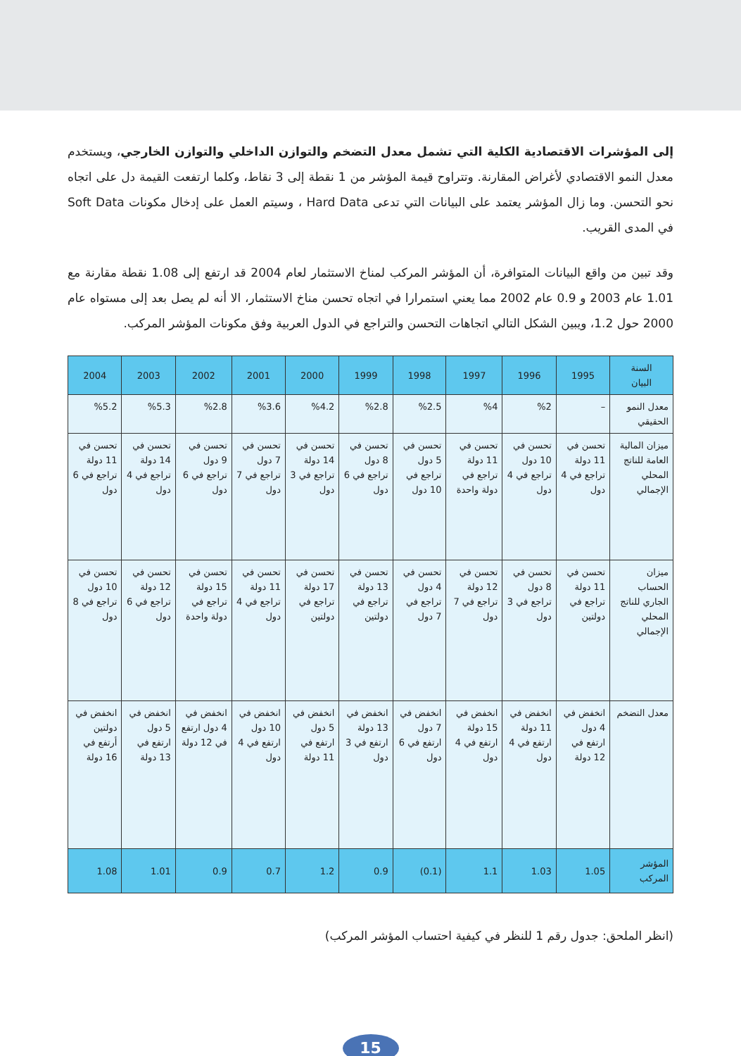إلى المؤشرات الاقتصادية الكلية التي تشمل معدل التضخم والتوازن الداخلي والتوازن الخارجي، ويستخدم معدل النمو الاقتصادي لأغراض المقارنة. وتتراوح قيمة المؤشر من 1 نقطة إلى 3 نقاط، وكلما ارتفعت القيمة دل على اتجاه نحو التحسن. وما زال المؤشر يعتمد على البيانات التي تدعى Hard Data ، وسيتم العمل على إدخال مكونات Soft Data في المدى القريب.
وقد تبين من واقع البيانات المتوافرة، أن المؤشر المركب لمناخ الاستثمار لعام 2004 قد ارتفع إلى 1.08 نقطة مقارنة مع 1.01 عام 2003 و 0.9 عام 2002 مما يعني استمرارا في اتجاه تحسن مناخ الاستثمار، الا أنه لم يصل بعد إلى مستواه عام 2000 حول 1.2، ويبين الشكل التالي اتجاهات التحسن والتراجع في الدول العربية وفق مكونات المؤشر المركب.
| السنة البيان | 1995 | 1996 | 1997 | 1998 | 1999 | 2000 | 2001 | 2002 | 2003 | 2004 |
| --- | --- | --- | --- | --- | --- | --- | --- | --- | --- | --- |
| معدل النمو الحقيقي | – | %2 | %4 | %2.5 | %2.8 | %4.2 | %3.6 | %2.8 | %5.3 | %5.2 |
| ميزان المالية العامة للناتج المحلي الإجمالي | تحسن في 11 دولة تراجع في 4 دول | تحسن في 10 دول تراجع في 4 دول | تحسن في 11 دولة تراجع في دولة واحدة | تحسن في 5 دول تراجع في 10 دول | تحسن في 8 دول تراجع في 6 دول | تحسن في 14 دولة تراجع في 3 دول | تحسن في 7 دول تراجع في 7 دول | تحسن في 9 دول تراجع في 6 دول | تحسن في 14 دولة تراجع في 4 دول | تحسن في 11 دولة تراجع في 6 دول |
| ميزان الحساب الجاري للناتج المحلي الإجمالي | تحسن في 11 دولة تراجع في دولتين | تحسن في 8 دول تراجع في 3 دول | تحسن في 12 دولة تراجع في 7 دول | تحسن في 4 دول تراجع في 7 دول | تحسن في 13 دولة تراجع في دولتين | تحسن في 17 دولة تراجع في دولتين | تحسن في 11 دولة تراجع في 4 دول | تحسن في 15 دولة تراجع في دولة واحدة | تحسن في 12 دولة تراجع في 6 دول | تحسن في 10 دول تراجع في 8 دول |
| معدل التضخم | انخفض في 4 دول ارتفع في 12 دولة | انخفض في 11 دولة ارتفع في 4 دول | انخفض في 15 دولة ارتفع في 4 دول | انخفض في 7 دول ارتفع في 6 دول | انخفض في 13 دولة ارتفع في 3 دول | انخفض في 5 دول ارتفع في 11 دولة | انخفض في 10 دول ارتفع في 4 دول | انخفض في 4 دول ارتفع في 12 دولة | انخفض في 5 دول ارتفع في 13 دولة | انخفض في دولتين أرتفع في 16 دولة |
| المؤشر المركب | 1.05 | 1.03 | 1.1 | (0.1) | 0.9 | 1.2 | 0.7 | 0.9 | 1.01 | 1.08 |
(انظر الملحق: جدول رقم 1 للنظر في كيفية احتساب المؤشر المركب)
15